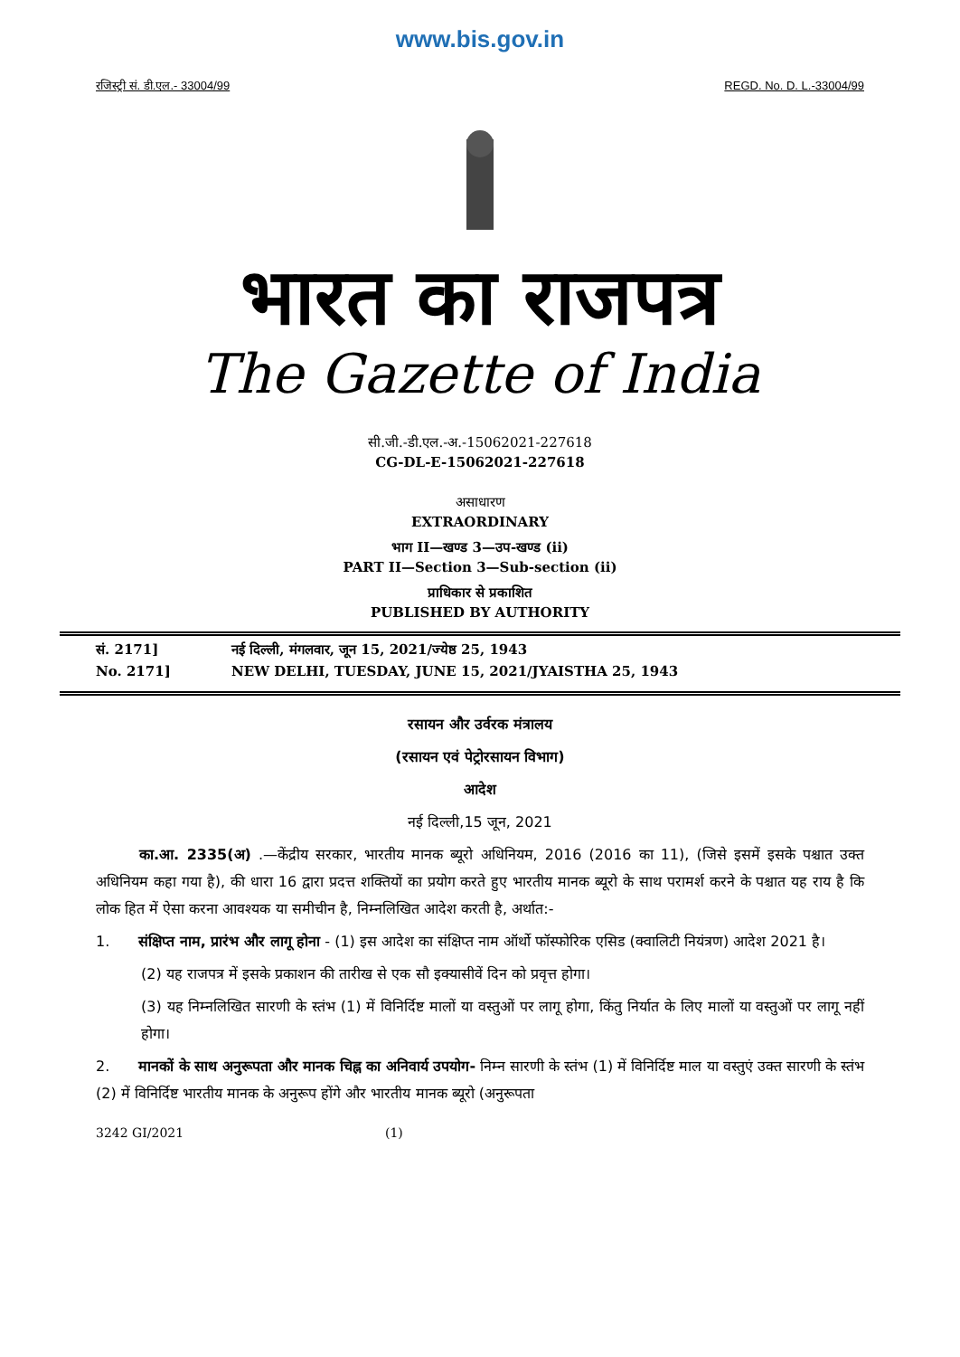www.bis.gov.in
रजिस्ट्री सं. डी.एल.- 33004/99 REGD. No. D. L.-33004/99
भारत का राजपत्र
The Gazette of India
सी.जी.-डी.एल.-अ.-15062021-227618
CG-DL-E-15062021-227618
असाधारण
EXTRAORDINARY
भाग II—खण्ड 3—उप-खण्ड (ii)
PART II—Section 3—Sub-section (ii)
प्राधिकार से प्रकाशित
PUBLISHED BY AUTHORITY
सं. 2171] नई दिल्ली, मंगलवार, जून 15, 2021/ज्येष्ठ 25, 1943
No. 2171] NEW DELHI, TUESDAY, JUNE 15, 2021/JYAISTHA 25, 1943
रसायन और उर्वरक मंत्रालय
(रसायन एवं पेट्रोरसायन विभाग)
आदेश
नई दिल्ली,15 जून, 2021
   का.आ. 2335(अ) .—केंद्रीय सरकार, भारतीय मानक ब्यूरो अधिनियम, 2016 (2016 का 11), (जिसे इसमें इसके पश्चात उक्त अधिनियम कहा गया है), की धारा 16 द्वारा प्रदत्त शक्तियों का प्रयोग करते हुए भारतीय मानक ब्यूरो के साथ परामर्श करने के पश्चात यह राय है कि लोक हित में ऐसा करना आवश्यक या समीचीन है, निम्नलिखित आदेश करती है, अर्थात:-
1.  संक्षिप्त नाम, प्रारंभ और लागू होना - (1) इस आदेश का संक्षिप्त नाम ऑर्थो फॉस्फोरिक एसिड (क्वालिटी नियंत्रण) आदेश 2021 है।
(2) यह राजपत्र में इसके प्रकाशन की तारीख से एक सौ इक्यासीवें दिन को प्रवृत्त होगा।
(3) यह निम्नलिखित सारणी के स्तंभ (1) में विनिर्दिष्ट मालों या वस्तुओं पर लागू होगा, किंतु निर्यात के लिए मालों या वस्तुओं पर लागू नहीं होगा।
2.  मानकों के साथ अनुरूपता और मानक चिह्न का अनिवार्य उपयोग- निम्न सारणी के स्तंभ (1) में विनिर्दिष्ट माल या वस्तुएं उक्त सारणी के स्तंभ (2) में विनिर्दिष्ट भारतीय मानक के अनुरूप होंगे और भारतीय मानक ब्यूरो (अनुरूपता
3242 GI/2021 (1)